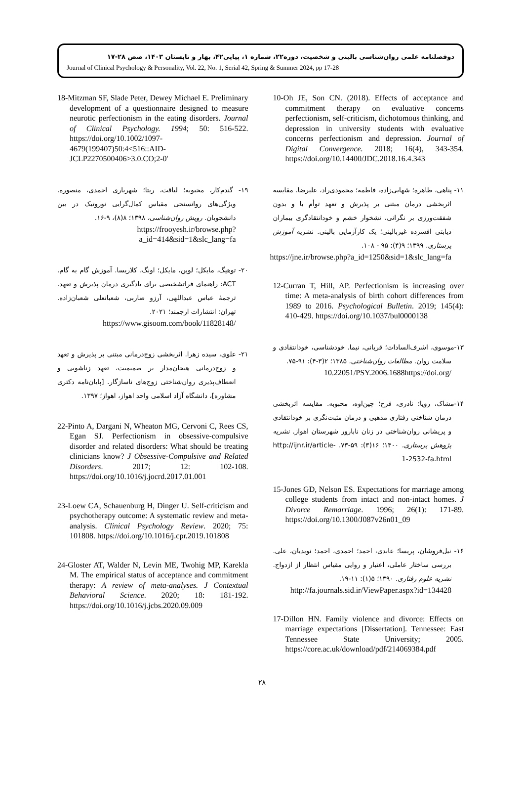دوفصلنامه علمی روان‌شناسی بالینی و شخصیت، دوره۲۲، شماره ۱، پیاپی۴۲، بهار و تابستان ۱۴۰۳، صص ۲۸-۱۷
Journal of Clinical Psychology & Personality, Vol. 22, No. 1, Serial 42, Spring & Summer 2024, pp 17-28
10-Oh JE, Son CN. (2018). Effects of acceptance and commitment therapy on evaluative concerns perfectionism, self-criticism, dichotomous thinking, and depression in university students with evaluative concerns perfectionism and depression. Journal of Digital Convergence. 2018; 16(4), 343-354. https://doi.org/10.14400/JDC.2018.16.4.343
۱۱- پناهی، طاهره؛ شهابی‌زاده، فاطمه؛ محمودی‌راد، علیرضا. مقایسه اثربخشی درمان مبتنی بر پذیرش و تعهد توأم با و بدون شفقت‌ورزی بر نگرانی، نشخوار خشم و خودانتقادگری بیماران دیابتی افسرده غیربالینی؛ یک کارآزمایی بالینی. نشریه آموزش پرستاری. ۱۳۹۹؛ ۹(۴): ۹۵ - ۱۰۸.
https://jne.ir/browse.php?a_id=1250&sid=1&slc_lang=fa
12-Curran T, Hill, AP. Perfectionism is increasing over time: A meta-analysis of birth cohort differences from 1989 to 2016. Psychological Bulletin. 2019; 145(4): 410-429. https://doi.org/10.1037/bul0000138
۱۳-موسوی، اشرف‌السادات؛ قربانی، نیما. خودشناسی، خودانتقادی و سلامت روان. مطالعات روان‌شناختی. ۱۳۸۵؛ ۲(۳-۴): ۹۱-۷۵.
10.22051/PSY.2006.1688https://doi.org/
۱۴-مشاک، رویا؛ نادری، فرح؛ چین‌اوه، محبوبه. مقایسه اثربخشی درمان شناختی رفتاری مذهبی و درمان مثبت‌نگری بر خودانتقادی و پریشانی روان‌شناختی در زنان نابارور شهرستان اهواز. نشریه پژوهش پرستاری. ۱۴۰۰؛ ۱۶(۳): ۵۹-۷۳. http://ijnr.ir/article-1-2532-fa.html
15-Jones GD, Nelson ES. Expectations for marriage among college students from intact and non-intact homes. J Divorce Remarriage. 1996; 26(1): 171-89. https://doi.org/10.1300/J087v26n01_09
۱۶- نیل‌فروشان، پریسا؛ عابدی، احمد؛ احمدی، احمد؛ نویدیان، علی. بررسی ساختار عاملی، اعتبار و روایی مقیاس انتظار از ازدواج. نشریه علوم رفتاری. ۱۳۹۰؛ ۵(۱): ۱۱-۱۹.
http://fa.journals.sid.ir/ViewPaper.aspx?id=134428
17-Dillon HN. Family violence and divorce: Effects on marriage expectations [Dissertation]. Tennessee: East Tennessee State University; 2005. https://core.ac.uk/download/pdf/214069384.pdf
18-Mitzman SF, Slade Peter, Dewey Michael E. Preliminary development of a questionnaire designed to measure neurotic perfectionism in the eating disorders. Journal of Clinical Psychology. 1994; 50: 516-522. https://doi.org/10.1002/1097-4679(199407)50:4<516::AID-JCLP2270500406>3.0.CO;2-0'
۱۹- گندم‌کار، محبوبه؛ لیاقت، ریتا؛ شهریاری احمدی، منصوره. ویژگی‌های روانسنجی مقیاس کمال‌گرایی نوروتیک در بین دانشجویان. رویش روان‌شناسی، ۱۳۹۸؛ ۸(۸)، ۹-۱۶.
https://frooyesh.ir/browse.php?a_id=414&sid=1&slc_lang=fa
۲۰- توهیگ، مایکل؛ لوین، مایکل؛ اونگ، کلاریسا. آموزش گام به گام. ACT: راهنمای فراتشخیصی برای یادگیری درمان پذیرش و تعهد. ترجمهٔ عباس عبداللهی، آرزو ضاربی، شعبانعلی شعبان‌زاده. تهران: انتشارات ارجمند؛ ۲۰۲۱.
https://www.gisoom.com/book/11828148/
۲۱- علوی، سیده زهرا. اثربخشی زوج‌درمانی مبتنی بر پذیرش و تعهد و زوج‌درمانی هیجان‌مدار بر صمیمیت، تعهد زناشویی و انعطاف‌پذیری روان‌شناختی زوج‌های ناسازگار. [پایان‌نامه دکتری مشاوره]، دانشگاه آزاد اسلامی واحد اهواز، اهواز؛ ۱۳۹۷.
22-Pinto A, Dargani N, Wheaton MG, Cervoni C, Rees CS, Egan SJ. Perfectionism in obsessive-compulsive disorder and related disorders: What should be treating clinicians know? J Obsessive-Compulsive and Related Disorders. 2017; 12: 102-108. https://doi.org/10.1016/j.jocrd.2017.01.001
23-Loew CA, Schauenburg H, Dinger U. Self-criticism and psychotherapy outcome: A systematic review and meta-analysis. Clinical Psychology Review. 2020; 75: 101808. https://doi.org/10.1016/j.cpr.2019.101808
24-Gloster AT, Walder N, Levin ME, Twohig MP, Karekla M. The empirical status of acceptance and commitment therapy: A review of meta-analyses. J Contextual Behavioral Science. 2020; 18: 181-192. https://doi.org/10.1016/j.jcbs.2020.09.009
۲۸